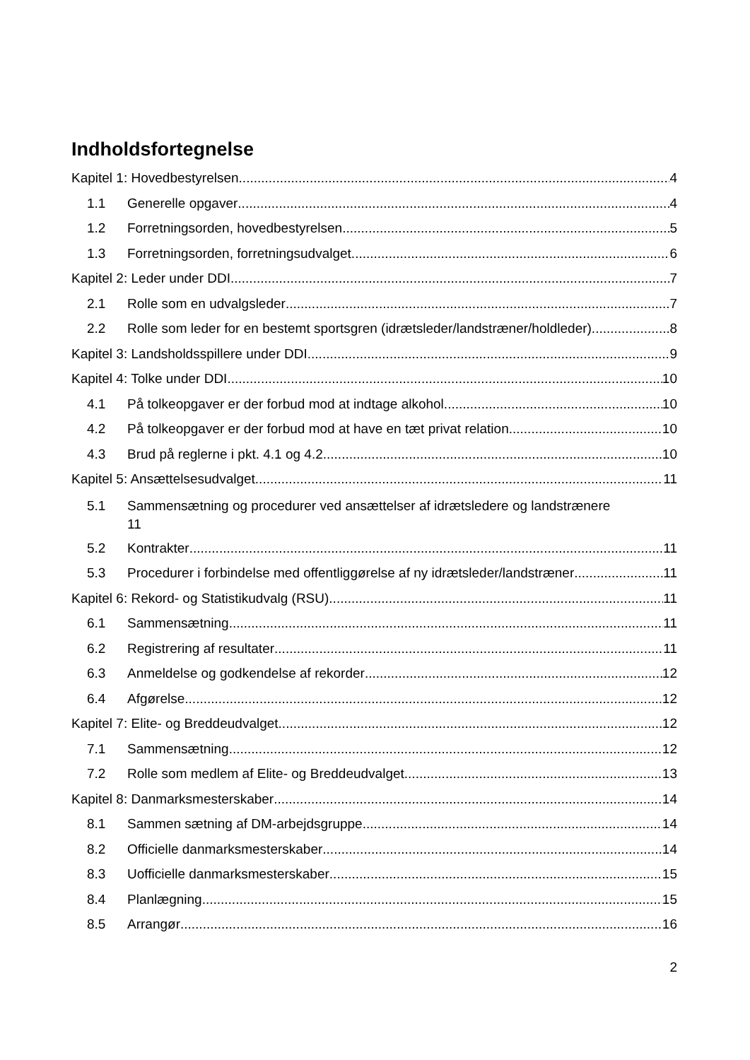Indholdsfortegnelse
Kapitel 1: Hovedbestyrelsen 4
1.1 Generelle opgaver 4
1.2 Forretningsorden, hovedbestyrelsen 5
1.3 Forretningsorden, forretningsudvalget 6
Kapitel 2: Leder under DDI 7
2.1 Rolle som en udvalgsleder 7
2.2 Rolle som leder for en bestemt sportsgren (idrætsleder/landstræner/holdleder) 8
Kapitel 3: Landsholdsspillere under DDI 9
Kapitel 4: Tolke under DDI 10
4.1 På tolkeopgaver er der forbud mod at indtage alkohol 10
4.2 På tolkeopgaver er der forbud mod at have en tæt privat relation 10
4.3 Brud på reglerne i pkt. 4.1 og 4.2 10
Kapitel 5: Ansættelsesudvalget 11
5.1 Sammensætning og procedurer ved ansættelser af idrætsledere og landstrænere
11
5.2 Kontrakter 11
5.3 Procedurer i forbindelse med offentliggørelse af ny idrætsleder/landstræner 11
Kapitel 6: Rekord- og Statistikudvalg (RSU) 11
6.1 Sammensætning 11
6.2 Registrering af resultater 11
6.3 Anmeldelse og godkendelse af rekorder 12
6.4 Afgørelse 12
Kapitel 7: Elite- og Breddeudvalget 12
7.1 Sammensætning 12
7.2 Rolle som medlem af Elite- og Breddeudvalget 13
Kapitel 8: Danmarksmesterskaber 14
8.1 Sammen sætning af DM-arbejdsgruppe 14
8.2 Officielle danmarksmesterskaber 14
8.3 Uofficielle danmarksmesterskaber 15
8.4 Planlægning 15
8.5 Arrangør 16
2